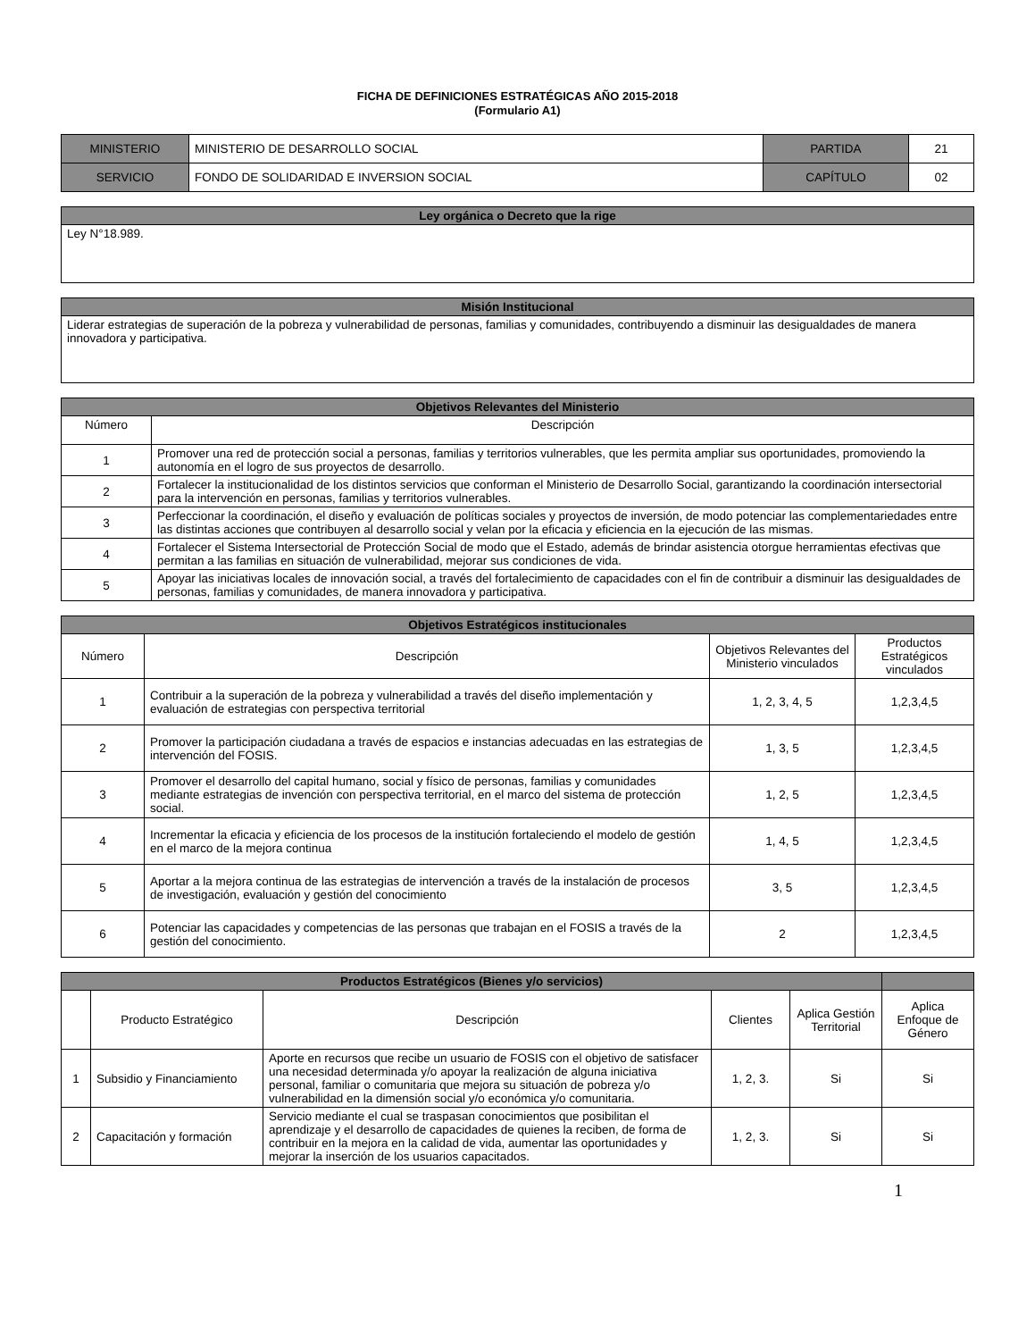FICHA DE DEFINICIONES ESTRATÉGICAS AÑO 2015-2018
(Formulario A1)
| MINISTERIO | MINISTERIO DE DESARROLLO SOCIAL | PARTIDA | 21 |
| SERVICIO | FONDO DE SOLIDARIDAD E INVERSION SOCIAL | CAPÍTULO | 02 |
| Ley orgánica o Decreto que la rige |
| --- |
| Ley N°18.989. |
| Misión Institucional |
| --- |
| Liderar estrategias de superación de la pobreza y vulnerabilidad de personas, familias y comunidades, contribuyendo a disminuir las desigualdades de manera innovadora y participativa. |
| Objetivos Relevantes del Ministerio | |
| --- | --- |
| Número | Descripción |
| 1 | Promover una red de protección social a personas, familias y territorios vulnerables, que les permita ampliar sus oportunidades, promoviendo la autonomía en el logro de sus proyectos de desarrollo. |
| 2 | Fortalecer la institucionalidad de los distintos servicios que conforman el Ministerio de Desarrollo Social, garantizando la coordinación intersectorial para la intervención en personas, familias y territorios vulnerables. |
| 3 | Perfeccionar la coordinación, el diseño y evaluación de políticas sociales y proyectos de inversión, de modo potenciar las complementariedades entre las distintas acciones que contribuyen al desarrollo social y velan por la eficacia y eficiencia en la ejecución de las mismas. |
| 4 | Fortalecer el Sistema Intersectorial de Protección Social de modo que el Estado, además de brindar asistencia otorgue herramientas efectivas que permitan a las familias en situación de vulnerabilidad, mejorar sus condiciones de vida. |
| 5 | Apoyar las iniciativas locales de innovación social, a través del fortalecimiento de capacidades con el fin de contribuir a disminuir las desigualdades de personas, familias y comunidades, de manera innovadora y participativa. |
| Objetivos Estratégicos institucionales | | | |
| --- | --- | --- | --- |
| Número | Descripción | Objetivos Relevantes del Ministerio vinculados | Productos Estratégicos vinculados |
| 1 | Contribuir a la superación de la pobreza y vulnerabilidad a través del diseño implementación y evaluación de estrategias con perspectiva territorial | 1, 2, 3, 4, 5 | 1,2,3,4,5 |
| 2 | Promover la participación ciudadana a través de espacios e instancias adecuadas en las estrategias de intervención del FOSIS. | 1, 3, 5 | 1,2,3,4,5 |
| 3 | Promover el desarrollo del capital humano, social y físico de personas, familias y comunidades mediante estrategias de invención con perspectiva territorial, en el marco del sistema de protección social. | 1, 2, 5 | 1,2,3,4,5 |
| 4 | Incrementar la eficacia y eficiencia de los procesos de la institución fortaleciendo el modelo de gestión en el marco de la mejora continua | 1, 4, 5 | 1,2,3,4,5 |
| 5 | Aportar a la mejora continua de las estrategias de intervención a través de la instalación de procesos de investigación, evaluación y gestión del conocimiento | 3, 5 | 1,2,3,4,5 |
| 6 | Potenciar las capacidades y competencias de las personas que trabajan en el FOSIS a través de la gestión del conocimiento. | 2 | 1,2,3,4,5 |
| Productos Estratégicos (Bienes y/o servicios) | | | | | |
| --- | --- | --- | --- | --- | --- |
| | Producto Estratégico | Descripción | Clientes | Aplica Gestión Territorial | Aplica Enfoque de Género |
| 1 | Subsidio y Financiamiento | Aporte en recursos que recibe un usuario de FOSIS con el objetivo de satisfacer una necesidad determinada y/o apoyar la realización de alguna iniciativa personal, familiar o comunitaria que mejora su situación de pobreza y/o vulnerabilidad en la dimensión social y/o económica y/o comunitaria. | 1, 2, 3. | Si | Si |
| 2 | Capacitación y formación | Servicio mediante el cual se traspasan conocimientos que posibilitan el aprendizaje y el desarrollo de capacidades de quienes la reciben, de forma de contribuir en la mejora en la calidad de vida, aumentar las oportunidades y mejorar la inserción de los usuarios capacitados. | 1, 2, 3. | Si | Si |
1